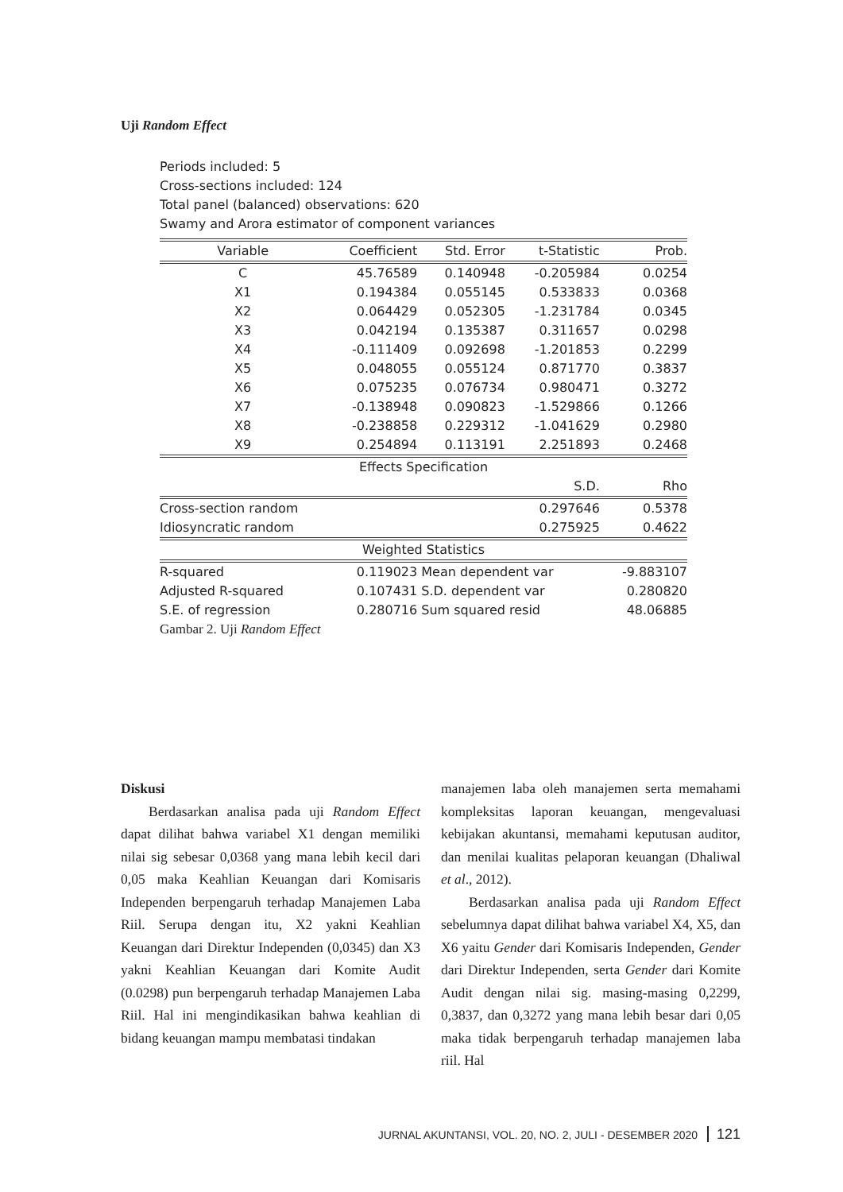Uji Random Effect
Periods included: 5
Cross-sections included: 124
Total panel (balanced) observations: 620
Swamy and Arora estimator of component variances
| Variable | Coefficient | Std. Error | t-Statistic | Prob. |
| --- | --- | --- | --- | --- |
| C | 45.76589 | 0.140948 | -0.205984 | 0.0254 |
| X1 | 0.194384 | 0.055145 | 0.533833 | 0.0368 |
| X2 | 0.064429 | 0.052305 | -1.231784 | 0.0345 |
| X3 | 0.042194 | 0.135387 | 0.311657 | 0.0298 |
| X4 | -0.111409 | 0.092698 | -1.201853 | 0.2299 |
| X5 | 0.048055 | 0.055124 | 0.871770 | 0.3837 |
| X6 | 0.075235 | 0.076734 | 0.980471 | 0.3272 |
| X7 | -0.138948 | 0.090823 | -1.529866 | 0.1266 |
| X8 | -0.238858 | 0.229312 | -1.041629 | 0.2980 |
| X9 | 0.254894 | 0.113191 | 2.251893 | 0.2468 |
| Effects Specification | | | | |
| | | | S.D. | Rho |
| Cross-section random | | | 0.297646 | 0.5378 |
| Idiosyncratic random | | | 0.275925 | 0.4622 |
| Weighted Statistics | | | | |
| R-squared | 0.119023 | Mean dependent var | | -9.883107 |
| Adjusted R-squared | 0.107431 | S.D. dependent var | | 0.280820 |
| S.E. of regression | 0.280716 | Sum squared resid | | 48.06885 |
Gambar 2. Uji Random Effect
Diskusi
  Berdasarkan analisa pada uji Random Effect dapat dilihat bahwa variabel X1 dengan memiliki nilai sig sebesar 0,0368 yang mana lebih kecil dari 0,05 maka Keahlian Keuangan dari Komisaris Independen berpengaruh terhadap Manajemen Laba Riil. Serupa dengan itu, X2 yakni Keahlian Keuangan dari Direktur Independen (0,0345) dan X3 yakni Keahlian Keuangan dari Komite Audit (0.0298) pun berpengaruh terhadap Manajemen Laba Riil. Hal ini mengindikasikan bahwa keahlian di bidang keuangan mampu membatasi tindakan
manajemen laba oleh manajemen serta memahami kompleksitas laporan keuangan, mengevaluasi kebijakan akuntansi, memahami keputusan auditor, dan menilai kualitas pelaporan keuangan (Dhaliwal et al., 2012).
  Berdasarkan analisa pada uji Random Effect sebelumnya dapat dilihat bahwa variabel X4, X5, dan X6 yaitu Gender dari Komisaris Independen, Gender dari Direktur Independen, serta Gender dari Komite Audit dengan nilai sig. masing-masing 0,2299, 0,3837, dan 0,3272 yang mana lebih besar dari 0,05 maka tidak berpengaruh terhadap manajemen laba riil. Hal
JURNAL AKUNTANSI, VOL. 20, NO. 2, JULI - DESEMBER 2020 121